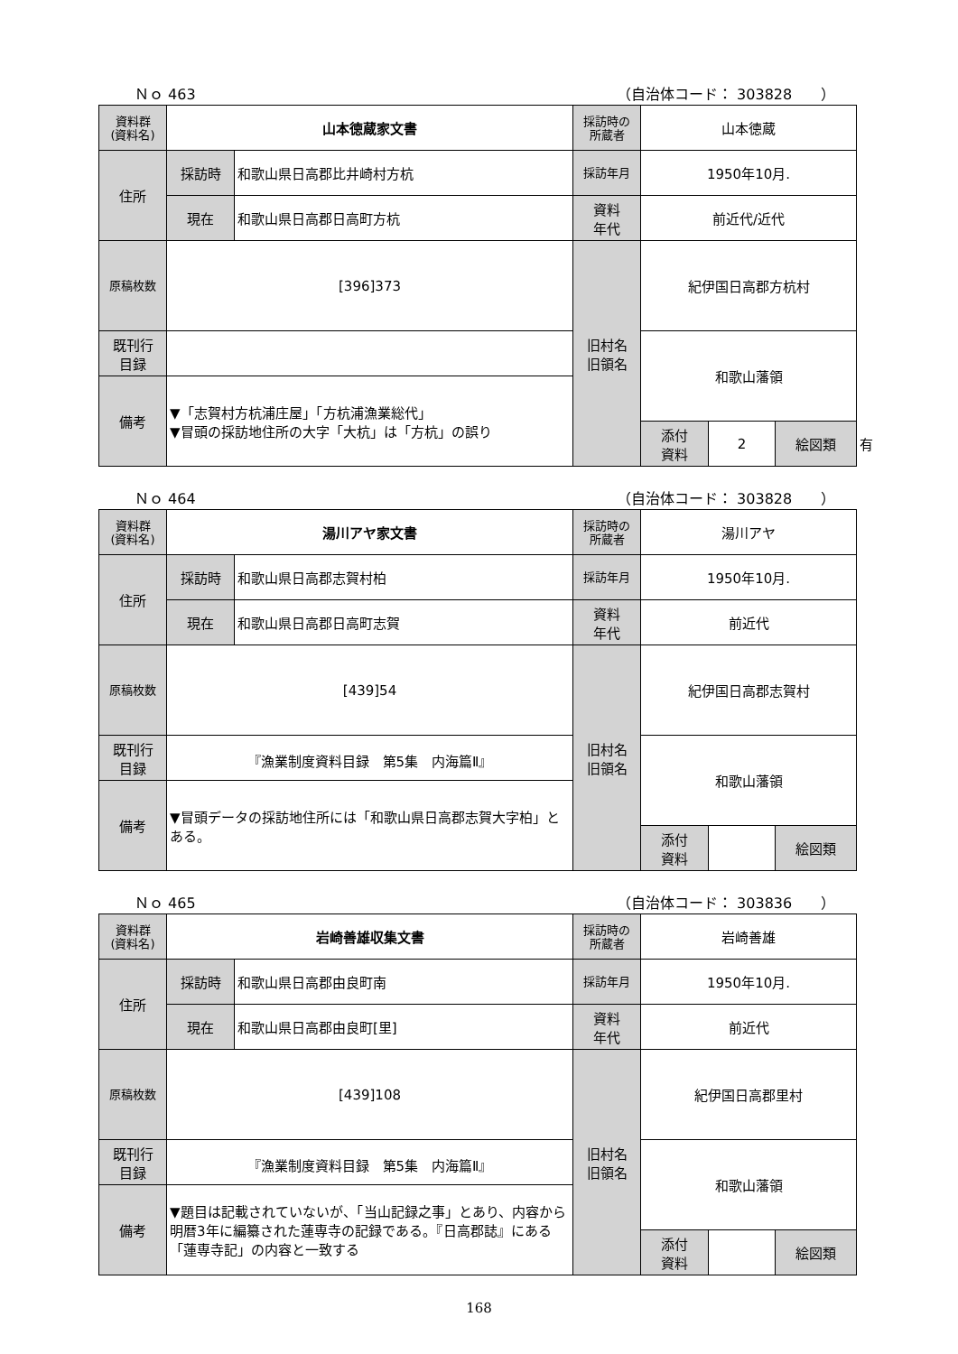Ｎｏ 463 （自治体コード： 303828　　）
| 資料群 (資料名) | 山本徳蔵家文書 | | 採訪時の 所蔵者 | 山本徳蔵 | | | |
| 住所 | 採訪時 | 和歌山県日高郡比井崎村方杭 | 採訪年月 | 1950年10月. | | | |
| | 現在 | 和歌山県日高郡日高町方杭 | 資料 年代 | 前近代/近代 | | | |
| 原稿枚数 | [396]373 | | 旧村名 旧領名 | 紀伊国日高郡方杭村 | | | |
| 既刊行 目録 | | | | 和歌山藩領 | | | |
| 備考 | ▼「志賀村方杭浦庄屋」「方杭浦漁業総代」 ▼冒頭の採訪地住所の大字「大杭」は「方杭」の誤り | | | | | | |
| | | | | 添付 資料 | 2 | 絵図類 | 有 |
Ｎｏ 464 （自治体コード： 303828　　）
| 資料群 (資料名) | 湯川アヤ家文書 | | 採訪時の 所蔵者 | 湯川アヤ | | | |
| 住所 | 採訪時 | 和歌山県日高郡志賀村柏 | 採訪年月 | 1950年10月. | | | |
| | 現在 | 和歌山県日高郡日高町志賀 | 資料 年代 | 前近代 | | | |
| 原稿枚数 | [439]54 | | 旧村名 旧領名 | 紀伊国日高郡志賀村 | | | |
| 既刊行 目録 | 『漁業制度資料目録 第5集 内海篇Ⅱ』 | | | 和歌山藩領 | | | |
| 備考 | ▼冒頭データの採訪地住所には「和歌山県日高郡志賀大字柏」とある。 | | | | | | |
| | | | | 添付 資料 | | 絵図類 | |
Ｎｏ 465 （自治体コード： 303836　　）
| 資料群 (資料名) | 岩崎善雄収集文書 | | 採訪時の 所蔵者 | 岩崎善雄 | | | |
| 住所 | 採訪時 | 和歌山県日高郡由良町南 | 採訪年月 | 1950年10月. | | | |
| | 現在 | 和歌山県日高郡由良町[里] | 資料 年代 | 前近代 | | | |
| 原稿枚数 | [439]108 | | 旧村名 旧領名 | 紀伊国日高郡里村 | | | |
| 既刊行 目録 | 『漁業制度資料目録 第5集 内海篇Ⅱ』 | | | 和歌山藩領 | | | |
| 備考 | ▼題目は記載されていないが、「当山記録之事」とあり、内容から明暦3年に編纂された蓮専寺の記録である。『日高郡誌』にある「蓮専寺記」の内容と一致する | | | | | | |
| | | | | 添付 資料 | | 絵図類 | |
168